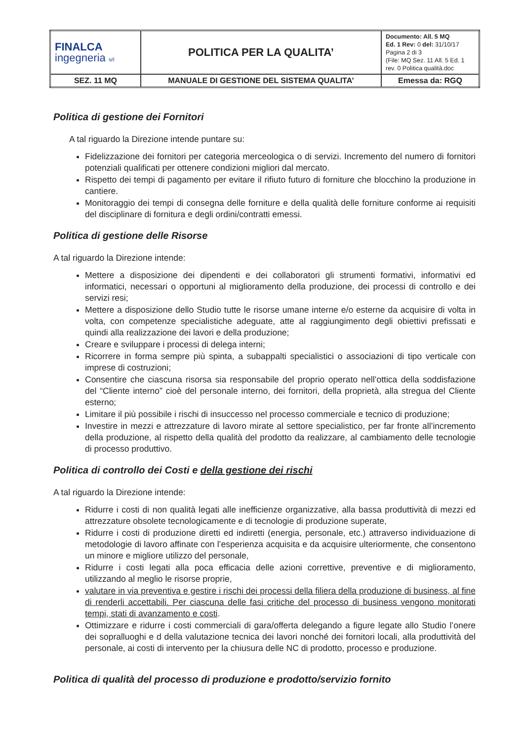| FINALCA ingegneria srl | POLITICA PER LA QUALITA’ | Documento: All. 5 MQ Ed. 1 Rev: 0 del: 31/10/17 Pagina 2 di 3 (File: MQ Sez. 11 All. 5 Ed. 1 rev. 0 Politica qualità.doc |
| SEZ. 11 MQ | MANUALE DI GESTIONE DEL SISTEMA QUALITA’ | Emessa da: RGQ |
Politica di gestione dei Fornitori
A tal riguardo la Direzione intende puntare su:
Fidelizzazione dei fornitori per categoria merceologica o di servizi. Incremento del numero di fornitori potenziali qualificati per ottenere condizioni migliori dal mercato.
Rispetto dei tempi di pagamento per evitare il rifiuto futuro di forniture che blocchino la produzione in cantiere.
Monitoraggio dei tempi di consegna delle forniture e della qualità delle forniture conforme ai requisiti del disciplinare di fornitura e degli ordini/contratti emessi.
Politica di gestione delle Risorse
A tal riguardo la Direzione intende:
Mettere a disposizione dei dipendenti e dei collaboratori gli strumenti formativi, informativi ed informatici, necessari o opportuni al miglioramento della produzione, dei processi di controllo e dei servizi resi;
Mettere a disposizione dello Studio tutte le risorse umane interne e/o esterne da acquisire di volta in volta, con competenze specialistiche adeguate, atte al raggiungimento degli obiettivi prefissati e quindi alla realizzazione dei lavori e della produzione;
Creare e sviluppare i processi di delega interni;
Ricorrere in forma sempre più spinta, a subappalti specialistici o associazioni di tipo verticale con imprese di costruzioni;
Consentire che ciascuna risorsa sia responsabile del proprio operato nell’ottica della soddisfazione del “Cliente interno” cioè del personale interno, dei fornitori, della proprietà, alla stregua del Cliente esterno;
Limitare il più possibile i rischi di insuccesso nel processo commerciale e tecnico di produzione;
Investire in mezzi e attrezzature di lavoro mirate al settore specialistico, per far fronte all’incremento della produzione, al rispetto della qualità del prodotto da realizzare, al cambiamento delle tecnologie di processo produttivo.
Politica di controllo dei Costi e della gestione dei rischi
A tal riguardo la Direzione intende:
Ridurre i costi di non qualità legati alle inefficienze organizzative, alla bassa produttività di mezzi ed attrezzature obsolete tecnologicamente e di tecnologie di produzione superate,
Ridurre i costi di produzione diretti ed indiretti (energia, personale, etc.) attraverso individuazione di metodologie di lavoro affinate con l’esperienza acquisita e da acquisire ulteriormente, che consentono un minore e migliore utilizzo del personale,
Ridurre i costi legati alla poca efficacia delle azioni correttive, preventive e di miglioramento, utilizzando al meglio le risorse proprie,
valutare in via preventiva e gestire i rischi dei processi della filiera della produzione di business, al fine di renderli accettabili. Per ciascuna delle fasi critiche del processo di business vengono monitorati tempi, stati di avanzamento e costi.
Ottimizzare e ridurre i costi commerciali di gara/offerta delegando a figure legate allo Studio l’onere dei sopralluoghi e d della valutazione tecnica dei lavori nonché dei fornitori locali, alla produttività del personale, ai costi di intervento per la chiusura delle NC di prodotto, processo e produzione.
Politica di qualità del processo di produzione e prodotto/servizio fornito